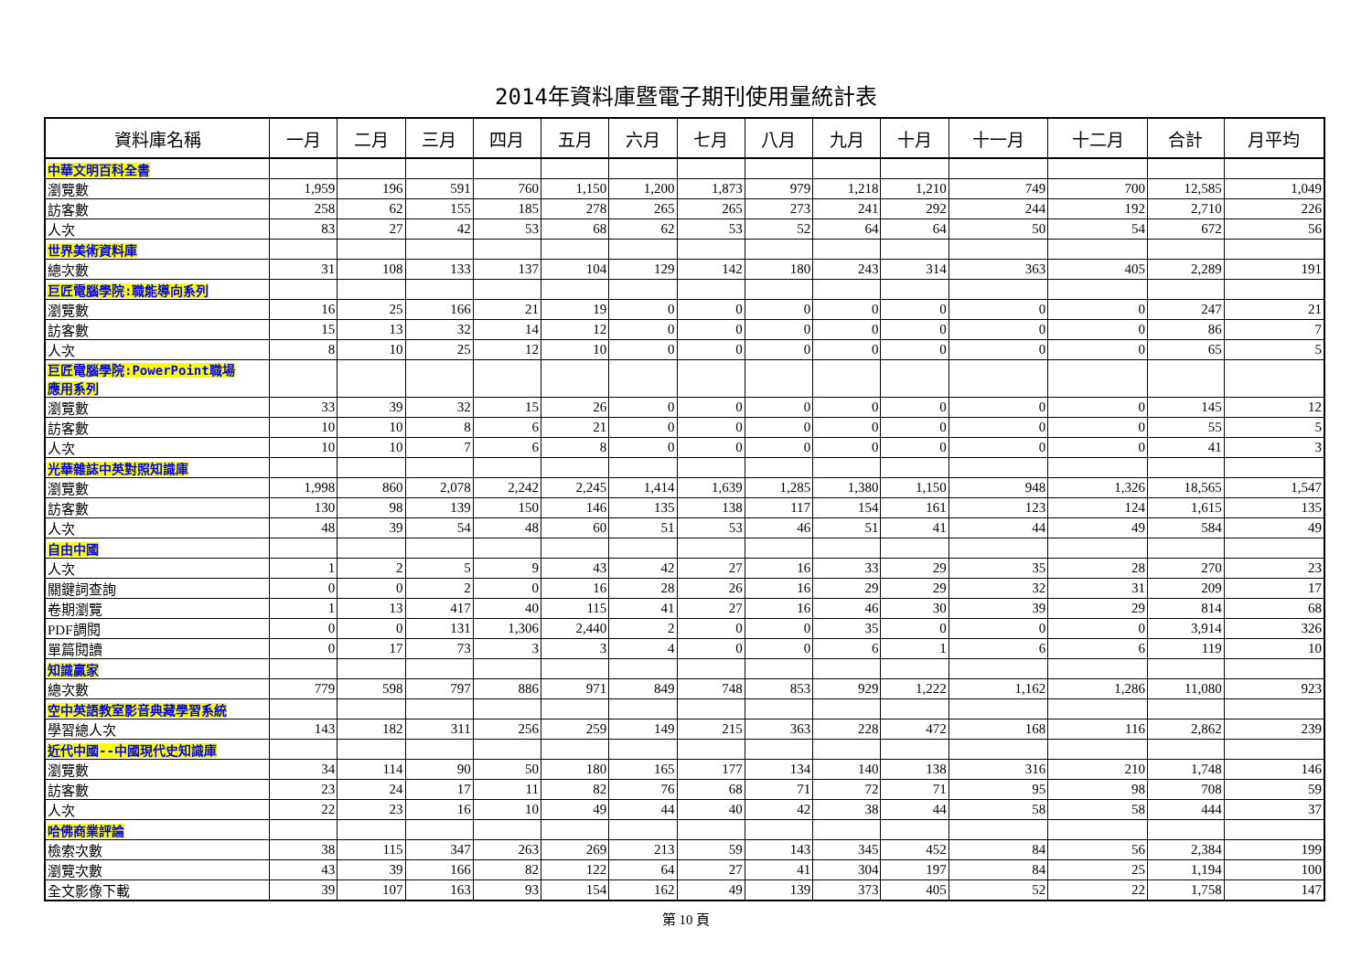2014年資料庫暨電子期刊使用量統計表
| 資料庫名稱 | 一月 | 二月 | 三月 | 四月 | 五月 | 六月 | 七月 | 八月 | 九月 | 十月 | 十一月 | 十二月 | 合計 | 月平均 |
| --- | --- | --- | --- | --- | --- | --- | --- | --- | --- | --- | --- | --- | --- | --- |
| 中華文明百科全書 | | | | | | | | | | | | | | |
| 瀏覽數 | 1,959 | 196 | 591 | 760 | 1,150 | 1,200 | 1,873 | 979 | 1,218 | 1,210 | 749 | 700 | 12,585 | 1,049 |
| 訪客數 | 258 | 62 | 155 | 185 | 278 | 265 | 265 | 273 | 241 | 292 | 244 | 192 | 2,710 | 226 |
| 人次 | 83 | 27 | 42 | 53 | 68 | 62 | 53 | 52 | 64 | 64 | 50 | 54 | 672 | 56 |
| 世界美術資料庫 | | | | | | | | | | | | | | |
| 總次數 | 31 | 108 | 133 | 137 | 104 | 129 | 142 | 180 | 243 | 314 | 363 | 405 | 2,289 | 191 |
| 巨匠電腦學院:職能導向系列 | | | | | | | | | | | | | | |
| 瀏覽數 | 16 | 25 | 166 | 21 | 19 | 0 | 0 | 0 | 0 | 0 | 0 | 0 | 247 | 21 |
| 訪客數 | 15 | 13 | 32 | 14 | 12 | 0 | 0 | 0 | 0 | 0 | 0 | 0 | 86 | 7 |
| 人次 | 8 | 10 | 25 | 12 | 10 | 0 | 0 | 0 | 0 | 0 | 0 | 0 | 65 | 5 |
| 巨匠電腦學院:PowerPoint職場 應用系列 | | | | | | | | | | | | | | |
| 瀏覽數 | 33 | 39 | 32 | 15 | 26 | 0 | 0 | 0 | 0 | 0 | 0 | 0 | 145 | 12 |
| 訪客數 | 10 | 10 | 8 | 6 | 21 | 0 | 0 | 0 | 0 | 0 | 0 | 0 | 55 | 5 |
| 人次 | 10 | 10 | 7 | 6 | 8 | 0 | 0 | 0 | 0 | 0 | 0 | 0 | 41 | 3 |
| 光華雜誌中英對照知識庫 | | | | | | | | | | | | | | |
| 瀏覽數 | 1,998 | 860 | 2,078 | 2,242 | 2,245 | 1,414 | 1,639 | 1,285 | 1,380 | 1,150 | 948 | 1,326 | 18,565 | 1,547 |
| 訪客數 | 130 | 98 | 139 | 150 | 146 | 135 | 138 | 117 | 154 | 161 | 123 | 124 | 1,615 | 135 |
| 人次 | 48 | 39 | 54 | 48 | 60 | 51 | 53 | 46 | 51 | 41 | 44 | 49 | 584 | 49 |
| 自由中國 | | | | | | | | | | | | | | |
| 人次 | 1 | 2 | 5 | 9 | 43 | 42 | 27 | 16 | 33 | 29 | 35 | 28 | 270 | 23 |
| 關鍵詞查詢 | 0 | 0 | 2 | 0 | 16 | 28 | 26 | 16 | 29 | 29 | 32 | 31 | 209 | 17 |
| 卷期瀏覽 | 1 | 13 | 417 | 40 | 115 | 41 | 27 | 16 | 46 | 30 | 39 | 29 | 814 | 68 |
| PDF調閱 | 0 | 0 | 131 | 1,306 | 2,440 | 2 | 0 | 0 | 35 | 0 | 0 | 0 | 3,914 | 326 |
| 單篇閱讀 | 0 | 17 | 73 | 3 | 3 | 4 | 0 | 0 | 6 | 1 | 6 | 6 | 119 | 10 |
| 知識贏家 | | | | | | | | | | | | | | |
| 總次數 | 779 | 598 | 797 | 886 | 971 | 849 | 748 | 853 | 929 | 1,222 | 1,162 | 1,286 | 11,080 | 923 |
| 空中英語教室影音典藏學習系統 | | | | | | | | | | | | | | |
| 學習總人次 | 143 | 182 | 311 | 256 | 259 | 149 | 215 | 363 | 228 | 472 | 168 | 116 | 2,862 | 239 |
| 近代中國--中國現代史知識庫 | | | | | | | | | | | | | | |
| 瀏覽數 | 34 | 114 | 90 | 50 | 180 | 165 | 177 | 134 | 140 | 138 | 316 | 210 | 1,748 | 146 |
| 訪客數 | 23 | 24 | 17 | 11 | 82 | 76 | 68 | 71 | 72 | 71 | 95 | 98 | 708 | 59 |
| 人次 | 22 | 23 | 16 | 10 | 49 | 44 | 40 | 42 | 38 | 44 | 58 | 58 | 444 | 37 |
| 哈佛商業評論 | | | | | | | | | | | | | | |
| 檢索次數 | 38 | 115 | 347 | 263 | 269 | 213 | 59 | 143 | 345 | 452 | 84 | 56 | 2,384 | 199 |
| 瀏覽次數 | 43 | 39 | 166 | 82 | 122 | 64 | 27 | 41 | 304 | 197 | 84 | 25 | 1,194 | 100 |
| 全文影像下載 | 39 | 107 | 163 | 93 | 154 | 162 | 49 | 139 | 373 | 405 | 52 | 22 | 1,758 | 147 |
第 10 頁